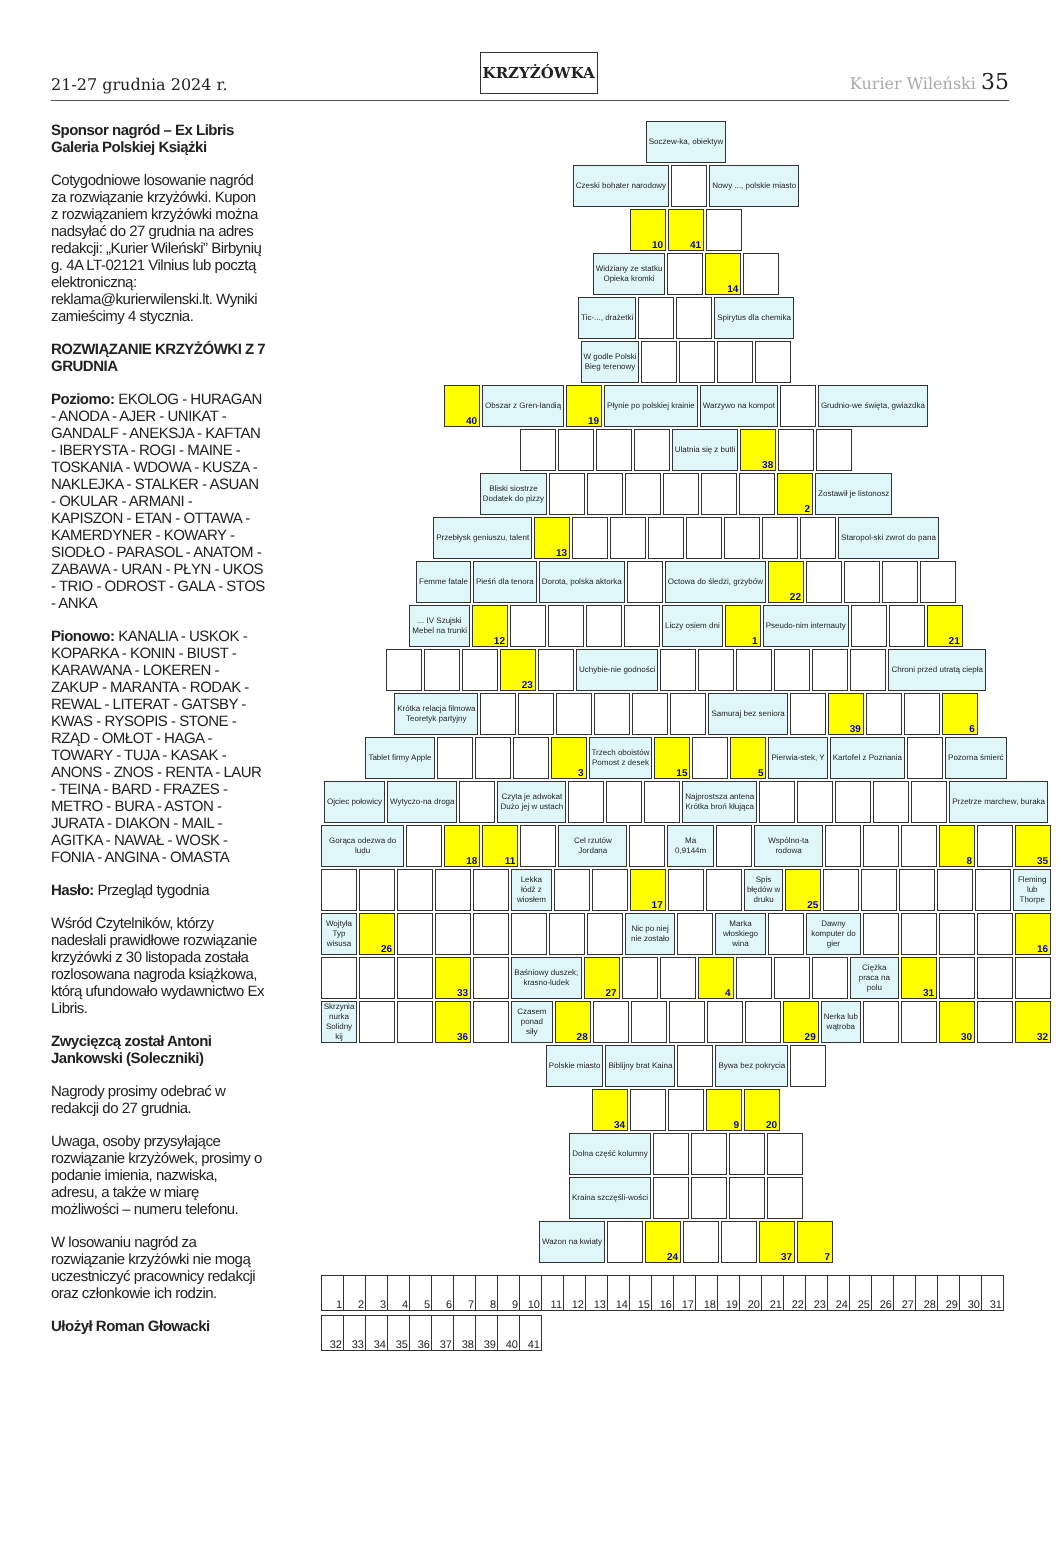21-27 grudnia 2024 r. KRZYŻÓWKA Kurier Wileński 35
Sponsor nagród – Ex Libris Galeria Polskiej Książki
Cotygodniowe losowanie nagród za rozwiązanie krzyżówki. Kupon z rozwiązaniem krzyżówki można nadsyłać do 27 grudnia na adres redakcji: „Kurier Wileński” Birbynių g. 4A LT-02121 Vilnius lub pocztą elektroniczną: reklama@kurierwilenski.lt. Wyniki zamieścimy 4 stycznia.
ROZWIĄZANIE KRZYŻÓWKI Z 7 GRUDNIA
Poziomo: EKOLOG - HURAGAN - ANODA - AJER - UNIKAT - GANDALF - ANEKSJA - KAFTAN - IBERYSTA - ROGI - MAINE - TOSKANIA - WDOWA - KUSZA - NAKLEJKA - STALKER - ASUAN - OKULAR - ARMANI - KAPISZON - ETAN - OTTAWA - KAMERDYNER - KOWARY - SIODŁO - PARASOL - ANATOM - ZABAWA - URAN - PŁYN - UKOS - TRIO - ODROST - GALA - STOS - ANKA
Pionowo: KANALIA - USKOK - KOPARKA - KONIN - BIUST - KARAWANA - LOKEREN - ZAKUP - MARANTA - RODAK - REWAL - LITERAT - GATSBY - KWAS - RYSOPIS - STONE - RZĄD - OMŁOT - HAGA - TOWARY - TUJA - KASAK - ANONS - ZNOS - RENTA - LAUR - TEINA - BARD - FRAZES - METRO - BURA - ASTON - JURATA - DIAKON - MAIL - AGITKA - NAWAŁ - WOSK - FONIA - ANGINA - OMASTA
Hasło: Przegląd tygodnia
Wśród Czytelników, którzy nadesłali prawidłowe rozwiązanie krzyżówki z 30 listopada została rozlosowana nagroda książkowa, którą ufundowało wydawnictwo Ex Libris.
Zwycięzcą został Antoni Jankowski (Soleczniki)
Nagrody prosimy odebrać w redakcji do 27 grudnia.
Uwaga, osoby przysyłające rozwiązanie krzyżówek, prosimy o podanie imienia, nazwiska, adresu, a także w miarę możliwości – numeru telefonu.
W losowaniu nagród za rozwiązanie krzyżówki nie mogą uczestniczyć pracownicy redakcji oraz członkowie ich rodzin.
Ułożył Roman Głowacki
Soczew-ka, obiektyw
Czeski bohater narodowy Nowy ..., polskie miasto
10 41
Widziany ze statku
Opieka kromki
14
Tic-..., drażetki Spirytus dla chemika
W godle Polski
Bieg terenowy
40
Obszar z Gren-landią
19
Płynie po polskiej krainie Warzywo na kompot Grudnio-we święta, gwiazdka
Ulatnia się z butli
38
Bliski siostrze
Dodatek do pizzy
2
Zostawił je listonosz
Przebłysk geniuszu, talent
13
Staropol-ski zwrot do pana
Femme fatale Pieśń dla tenora Dorota, polska aktorka Octowa do śledzi, grzybów
22
... IV Szujski
Mebel na trunki
12
Liczy osiem dni
1
Pseudo-nim internauty
21
23
Uchybie-nie godności Chroni przed utratą ciepła
Krótka relacja filmowa
Teoretyk partyjny
Samuraj bez seniora
39 6
Tablet firmy Apple
3
Trzech oboistów
Pomost z desek
15 5
Pierwia-stek, Y Kartofel z Poznania Pozorna śmierć
Ojciec połowicy Wytyczo-na droga Czyta je adwokat
Dużo jej w ustach
Najprostsza antena
Krótka broń kłująca
Przetrze marchew, buraka
Gorąca odezwa do ludu
18 11
Cel rzutów Jordana Ma 0,9144m Wspólno-ta rodowa
8 35
Lekka łódź z wiosłem
17
Spis błędów w druku
25
Fleming lub Thorpe
Wojtyła
Typ wisusa
26
Nic po niej nie zostało Marka włoskiego wina Dawny komputer do gier
16
33
Baśniowy duszek; krasno-ludek
27 4
Ciężka praca na polu
31
Skrzynia nurka
Solidny kij
36
Czasem ponad siły
28 29
Nerka lub wątroba
30 32
Polskie miasto Biblijny brat Kaina Bywa bez pokrycia
34 9 20
Dolna część kolumny
Kraina szczęśli-wości
Wazon na kwiaty
24 37 7
| 1 | 2 | 3 | 4 | 5 | 6 | 7 | 8 | 9 | 10 | 11 | 12 | 13 | 14 | 15 | 16 | 17 | 18 | 19 | 20 | 21 | 22 | 23 | 24 | 25 | 26 | 27 | 28 | 29 | 30 | 31 |
| 32 | 33 | 34 | 35 | 36 | 37 | 38 | 39 | 40 | 41 |